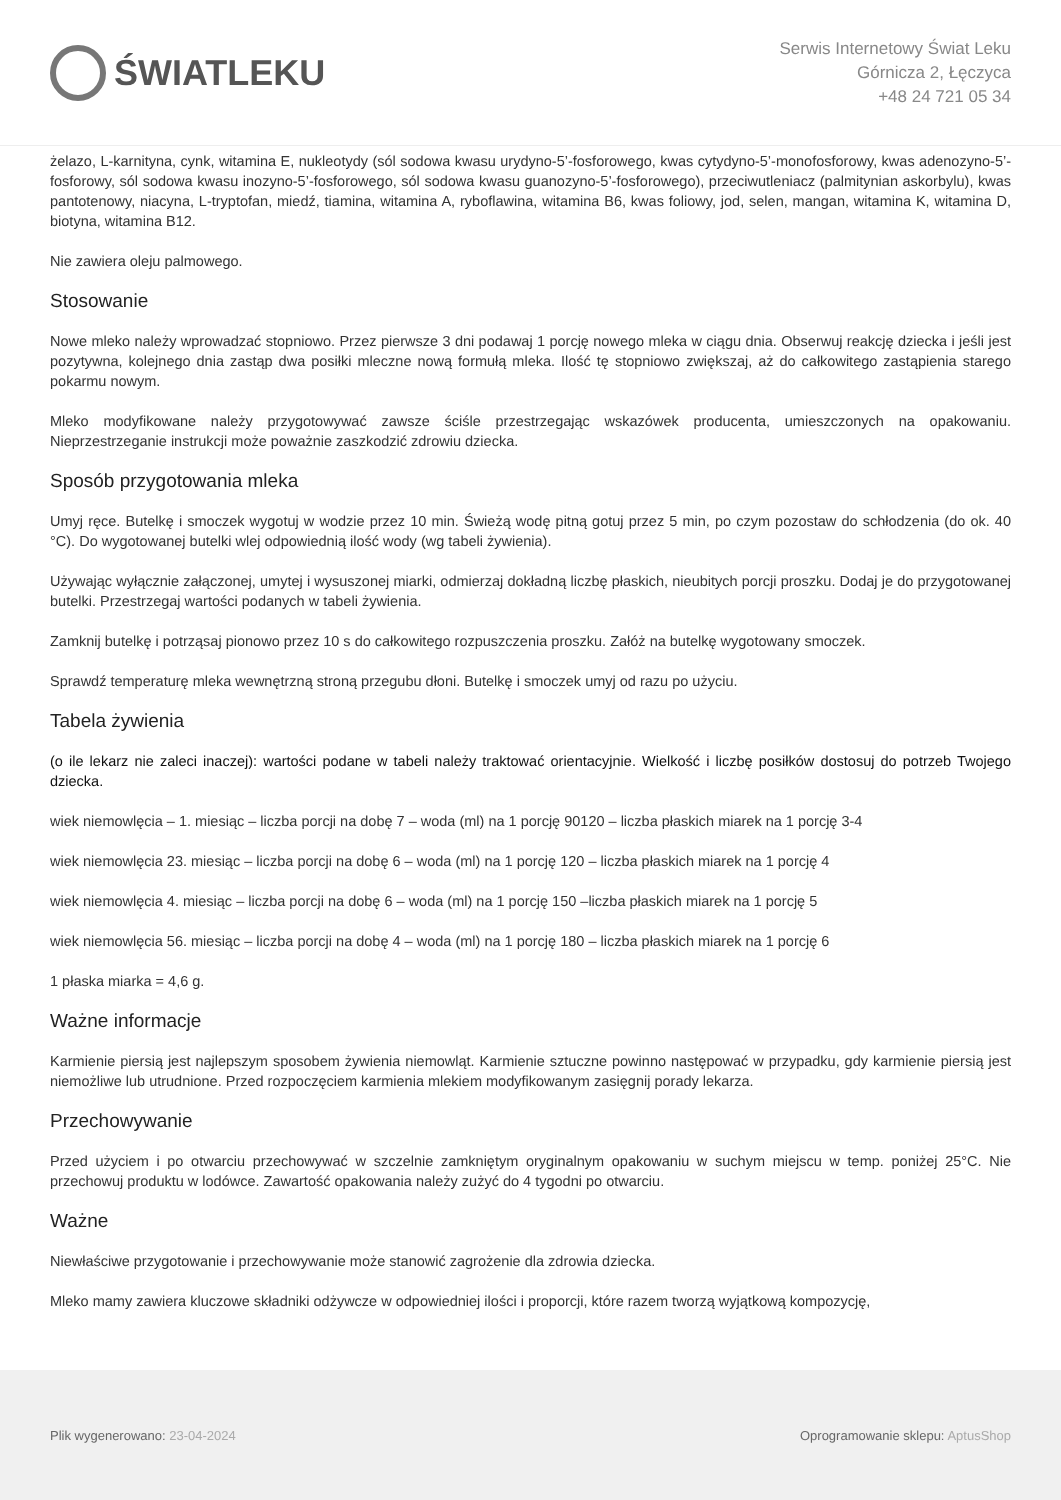ŚWIATLEKU
Serwis Internetowy Świat Leku
Górnicza 2, Łęczyca
+48 24 721 05 34
żelazo, L-karnityna, cynk, witamina E, nukleotydy (sól sodowa kwasu urydyno-5’-fosforowego, kwas cytydyno-5’-monofosforowy, kwas adenozyno-5’-fosforowy, sól sodowa kwasu inozyno-5’-fosforowego, sól sodowa kwasu guanozyno-5’-fosforowego), przeciwutleniacz (palmitynian askorbylu), kwas pantotenowy, niacyna, L-tryptofan, miedź, tiamina, witamina A, ryboflawina, witamina B6, kwas foliowy, jod, selen, mangan, witamina K, witamina D, biotyna, witamina B12.
Nie zawiera oleju palmowego.
Stosowanie
Nowe mleko należy wprowadzać stopniowo. Przez pierwsze 3 dni podawaj 1 porcję nowego mleka w ciągu dnia. Obserwuj reakcję dziecka i jeśli jest pozytywna, kolejnego dnia zastąp dwa posiłki mleczne nową formułą mleka. Ilość tę stopniowo zwiększaj, aż do całkowitego zastąpienia starego pokarmu nowym.
Mleko modyfikowane należy przygotowywać zawsze ściśle przestrzegając wskazówek producenta, umieszczonych na opakowaniu. Nieprzestrzeganie instrukcji może poważnie zaszkodzić zdrowiu dziecka.
Sposób przygotowania mleka
Umyj ręce. Butelkę i smoczek wygotuj w wodzie przez 10 min. Świeżą wodę pitną gotuj przez 5 min, po czym pozostaw do schłodzenia (do ok. 40 °C). Do wygotowanej butelki wlej odpowiednią ilość wody (wg tabeli żywienia).
Używając wyłącznie załączonej, umytej i wysuszonej miarki, odmierzaj dokładną liczbę płaskich, nieubitych porcji proszku. Dodaj je do przygotowanej butelki. Przestrzegaj wartości podanych w tabeli żywienia.
Zamknij butelkę i potrząsaj pionowo przez 10 s do całkowitego rozpuszczenia proszku. Załóż na butelkę wygotowany smoczek.
Sprawdź temperaturę mleka wewnętrzną stroną przegubu dłoni. Butelkę i smoczek umyj od razu po użyciu.
Tabela żywienia
(o ile lekarz nie zaleci inaczej): wartości podane w tabeli należy traktować orientacyjnie. Wielkość i liczbę posiłków dostosuj do potrzeb Twojego dziecka.
wiek niemowlęcia – 1. miesiąc – liczba porcji na dobę 7 – woda (ml) na 1 porcję 90120 – liczba płaskich miarek na 1 porcję 3-4
wiek niemowlęcia 23. miesiąc – liczba porcji na dobę 6 – woda (ml) na 1 porcję 120 – liczba płaskich miarek na 1 porcję 4
wiek niemowlęcia 4. miesiąc – liczba porcji na dobę 6 – woda (ml) na 1 porcję 150 –liczba płaskich miarek na 1 porcję 5
wiek niemowlęcia 56. miesiąc – liczba porcji na dobę 4 – woda (ml) na 1 porcję 180 – liczba płaskich miarek na 1 porcję 6
1 płaska miarka = 4,6 g.
Ważne informacje
Karmienie piersią jest najlepszym sposobem żywienia niemowląt. Karmienie sztuczne powinno następować w przypadku, gdy karmienie piersią jest niemożliwe lub utrudnione. Przed rozpoczęciem karmienia mlekiem modyfikowanym zasięgnij porady lekarza.
Przechowywanie
Przed użyciem i po otwarciu przechowywać w szczelnie zamkniętym oryginalnym opakowaniu w suchym miejscu w temp. poniżej 25°C. Nie przechowuj produktu w lodówce. Zawartość opakowania należy zużyć do 4 tygodni po otwarciu.
Ważne
Niewłaściwe przygotowanie i przechowywanie może stanowić zagrożenie dla zdrowia dziecka.
Mleko mamy zawiera kluczowe składniki odżywcze w odpowiedniej ilości i proporcji, które razem tworzą wyjątkową kompozycję,
Plik wygenerowano: 23-04-2024
Oprogramowanie sklepu: AptusShop